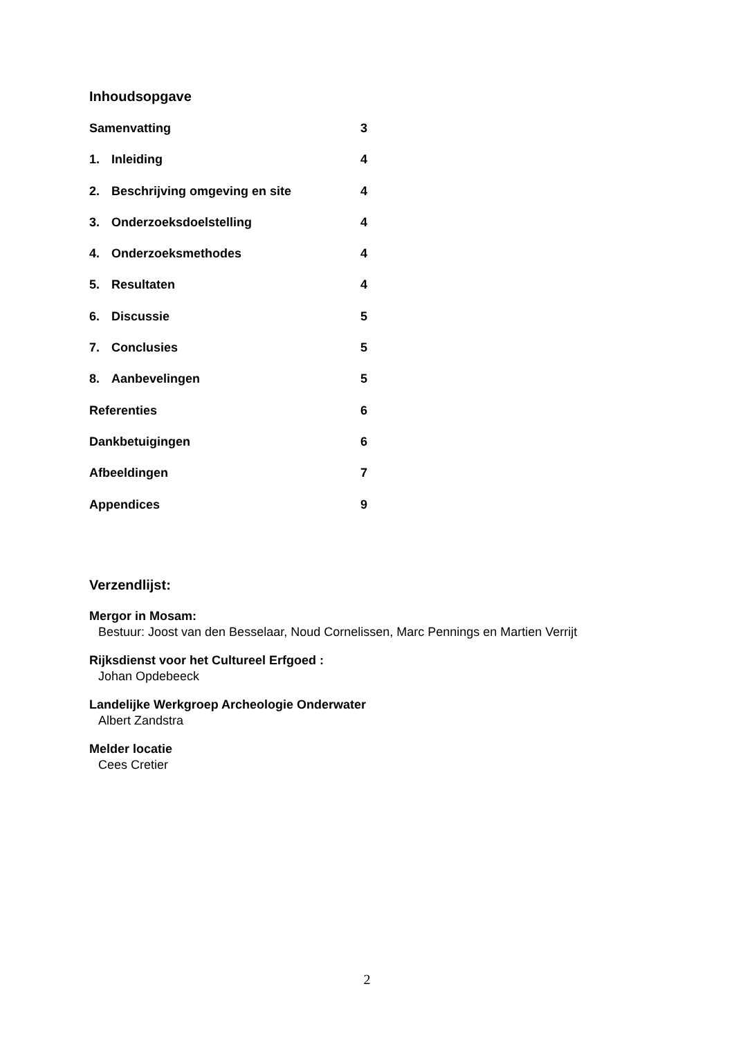Inhoudsopgave
Samenvatting 3
1. Inleiding 4
2. Beschrijving omgeving en site 4
3. Onderzoeksdoelstelling 4
4. Onderzoeksmethodes 4
5. Resultaten 4
6. Discussie 5
7. Conclusies 5
8. Aanbevelingen 5
Referenties 6
Dankbetuigingen 6
Afbeeldingen 7
Appendices 9
Verzendlijst:
Mergor in Mosam:
Bestuur: Joost van den Besselaar, Noud Cornelissen, Marc Pennings en Martien Verrijt
Rijksdienst voor het Cultureel Erfgoed :
Johan Opdebeeck
Landelijke Werkgroep Archeologie Onderwater
Albert Zandstra
Melder locatie
Cees Cretier
2